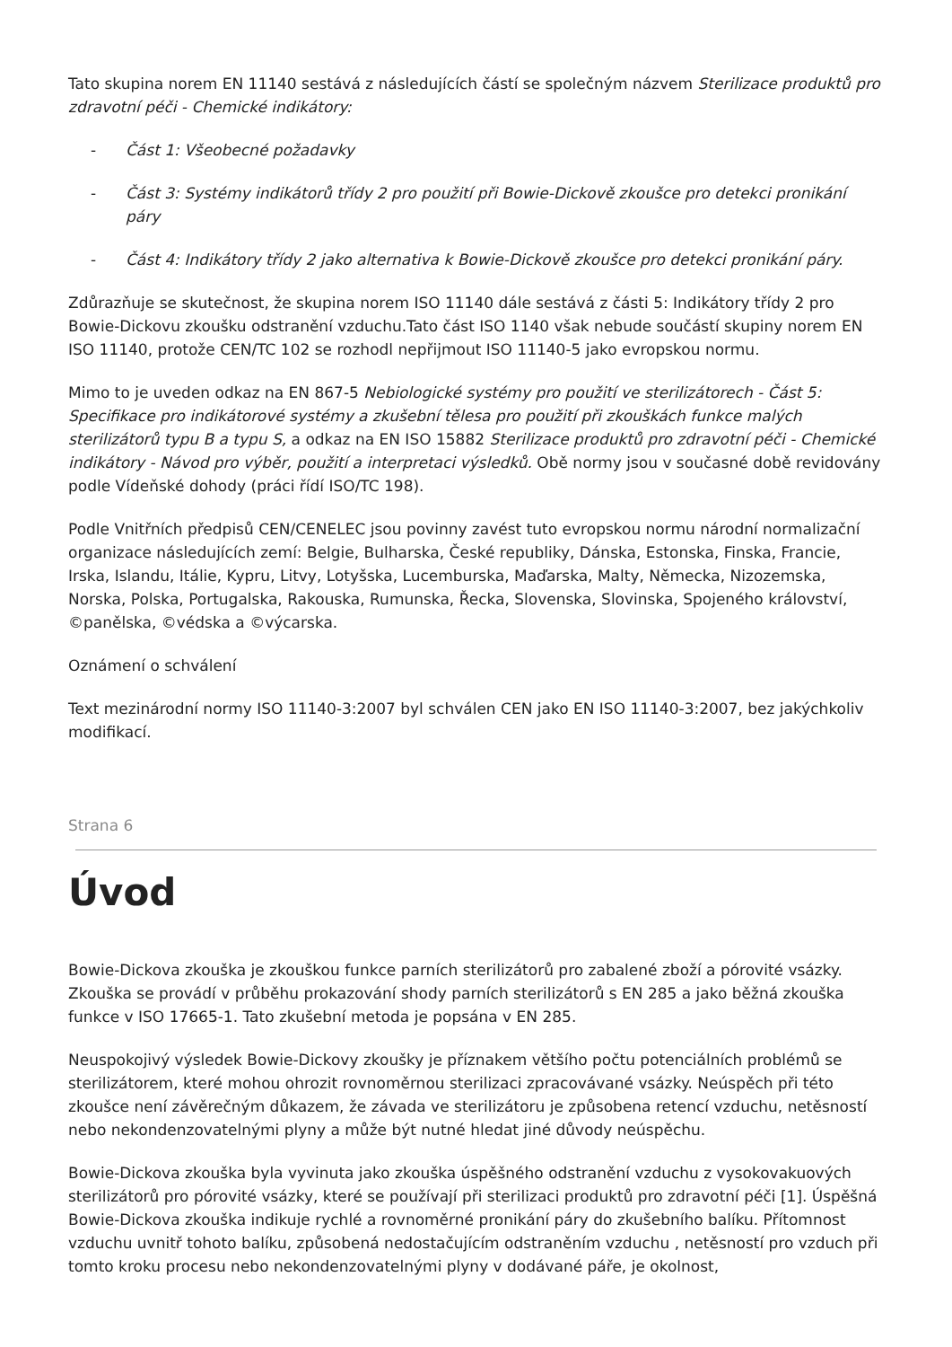Tato skupina norem EN 11140 sestává z následujících částí se společným názvem Sterilizace produktů pro zdravotní péči - Chemické indikátory:
- Část 1: Všeobecné požadavky
- Část 3: Systémy indikátorů třídy 2 pro použití při Bowie-Dickově zkoušce pro detekci pronikání páry
- Část 4: Indikátory třídy 2 jako alternativa k Bowie-Dickově zkoušce pro detekci pronikání páry.
Zdůrazňuje se skutečnost, že skupina norem ISO 11140 dále sestává z části 5: Indikátory třídy 2 pro Bowie-Dickovu zkoušku odstranění vzduchu.Tato část ISO 1140 však nebude součástí skupiny norem EN ISO 11140, protože CEN/TC 102 se rozhodl nepřijmout ISO 11140-5 jako evropskou normu.
Mimo to je uveden odkaz na EN 867-5 Nebiologické systémy pro použití ve sterilizátorech - Část 5: Specifikace pro indikátorové systémy a zkušební tělesa pro použití při zkouškách funkce malých sterilizátorů typu B a typu S, a odkaz na EN ISO 15882 Sterilizace produktů pro zdravotní péči - Chemické indikátory - Návod pro výběr, použití a interpretaci výsledků. Obě normy jsou v současné době revidovány podle Vídeňské dohody (práci řídí ISO/TC 198).
Podle Vnitřních předpisů CEN/CENELEC jsou povinny zavést tuto evropskou normu národní normalizační organizace následujících zemí: Belgie, Bulharska, České republiky, Dánska, Estonska, Finska, Francie, Irska, Islandu, Itálie, Kypru, Litvy, Lotyšska, Lucemburska, Maďarska, Malty, Německa, Nizozemska, Norska, Polska, Portugalska, Rakouska, Rumunska, Řecka, Slovenska, Slovinska, Spojeného království, ©panělska, ©védska a ©výcarska.
Oznámení o schválení
Text mezinárodní normy ISO 11140-3:2007 byl schválen CEN jako EN ISO 11140-3:2007, bez jakýchkoliv modifikací.
Strana 6
Úvod
Bowie-Dickova zkouška je zkouškou funkce parních sterilizátorů pro zabalené zboží a pórovité vsázky. Zkouška se provádí v průběhu prokazování shody parních sterilizátorů s EN 285 a jako běžná zkouška funkce v ISO 17665-1. Tato zkušební metoda je popsána v EN 285.
Neuspokojivý výsledek Bowie-Dickovy zkoušky je příznakem většího počtu potenciálních problémů se sterilizátorem, které mohou ohrozit rovnoměrnou sterilizaci zpracovávané vsázky. Neúspěch při této zkoušce není závěrečným důkazem, že závada ve sterilizátoru je způsobena retencí vzduchu, netěsností nebo nekondenzovatelnými plyny a může být nutné hledat jiné důvody neúspěchu.
Bowie-Dickova zkouška byla vyvinuta jako zkouška úspěšného odstranění vzduchu z vysokovakuových sterilizátorů pro pórovité vsázky, které se používají při sterilizaci produktů pro zdravotní péči [1]. Úspěšná Bowie-Dickova zkouška indikuje rychlé a rovnoměrné pronikání páry do zkušebního balíku. Přítomnost vzduchu uvnitř tohoto balíku, způsobená nedostačujícím odstraněním vzduchu , netěsností pro vzduch při tomto kroku procesu nebo nekondenzovatelnými plyny v dodávané páře, je okolnost,